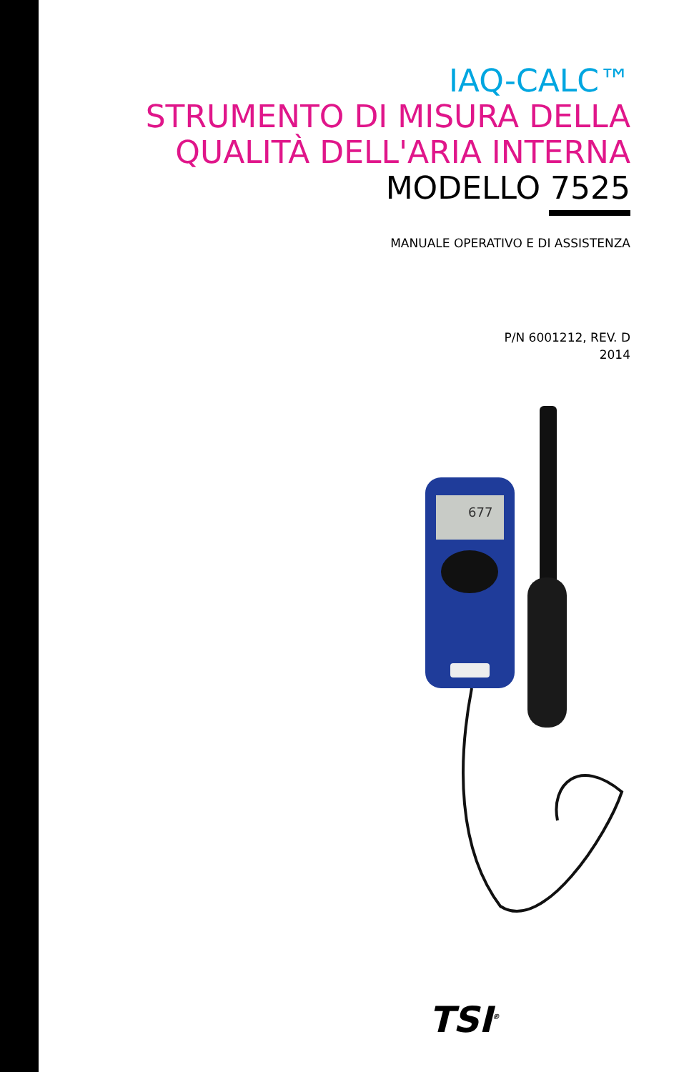IAQ-CALC™
STRUMENTO DI MISURA DELLA QUALITÀ DELL'ARIA INTERNA
MODELLO 7525
MANUALE OPERATIVO E DI ASSISTENZA
P/N 6001212, REV. D
2014
677
TSI<sup>®</sup>